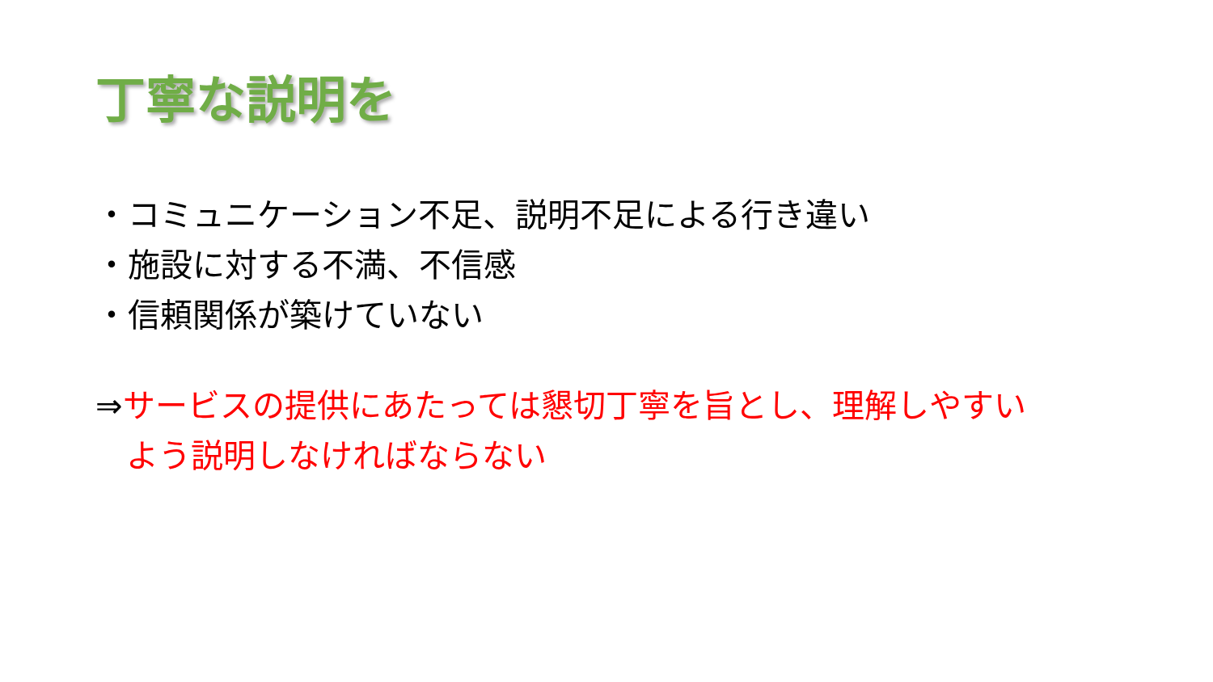丁寧な説明を
・コミュニケーション不足、説明不足による行き違い
・施設に対する不満、不信感
・信頼関係が築けていない
⇒サービスの提供にあたっては懇切丁寧を旨とし、理解しやすい
よう説明しなければならない